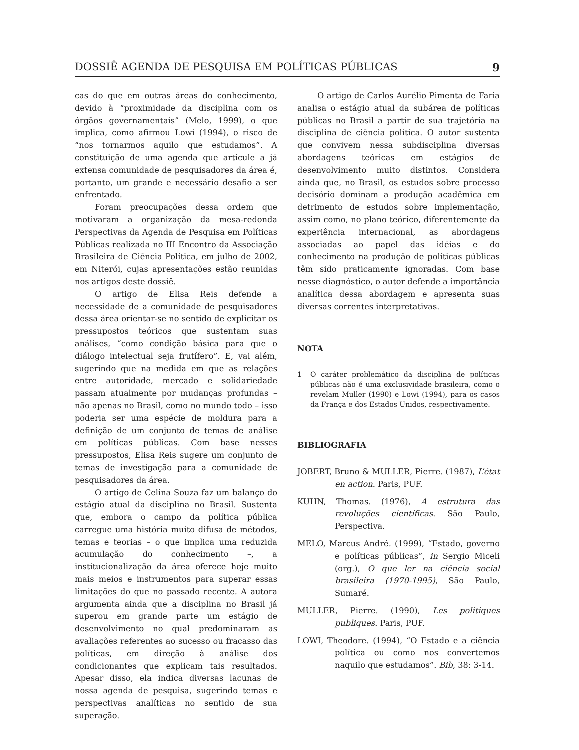DOSSIÊ AGENDA DE PESQUISA EM POLÍTICAS PÚBLICAS 9
cas do que em outras áreas do conhecimento, devido à “proximidade da disciplina com os órgãos governamentais” (Melo, 1999), o que implica, como afirmou Lowi (1994), o risco de “nos tornarmos aquilo que estudamos”. A constituição de uma agenda que articule a já extensa comunidade de pesquisadores da área é, portanto, um grande e necessário desafio a ser enfrentado.
Foram preocupações dessa ordem que motivaram a organização da mesa-redonda Perspectivas da Agenda de Pesquisa em Políticas Públicas realizada no III Encontro da Associação Brasileira de Ciência Política, em julho de 2002, em Niterói, cujas apresentações estão reunidas nos artigos deste dossiê.
O artigo de Elisa Reis defende a necessidade de a comunidade de pesquisadores dessa área orientar-se no sentido de explicitar os pressupostos teóricos que sustentam suas análises, “como condição básica para que o diálogo intelectual seja frutífero”. E, vai além, sugerindo que na medida em que as relações entre autoridade, mercado e solidariedade passam atualmente por mudanças profundas – não apenas no Brasil, como no mundo todo – isso poderia ser uma espécie de moldura para a definição de um conjunto de temas de análise em políticas públicas. Com base nesses pressupostos, Elisa Reis sugere um conjunto de temas de investigação para a comunidade de pesquisadores da área.
O artigo de Celina Souza faz um balanço do estágio atual da disciplina no Brasil. Sustenta que, embora o campo da política pública carregue uma história muito difusa de métodos, temas e teorias – o que implica uma reduzida acumulação do conhecimento –, a institucionalização da área oferece hoje muito mais meios e instrumentos para superar essas limitações do que no passado recente. A autora argumenta ainda que a disciplina no Brasil já superou em grande parte um estágio de desenvolvimento no qual predominaram as avaliações referentes ao sucesso ou fracasso das políticas, em direção à análise dos condicionantes que explicam tais resultados. Apesar disso, ela indica diversas lacunas de nossa agenda de pesquisa, sugerindo temas e perspectivas analíticas no sentido de sua superação.
O artigo de Carlos Aurélio Pimenta de Faria analisa o estágio atual da subárea de políticas públicas no Brasil a partir de sua trajetória na disciplina de ciência política. O autor sustenta que convivem nessa subdisciplina diversas abordagens teóricas em estágios de desenvolvimento muito distintos. Considera ainda que, no Brasil, os estudos sobre processo decisório dominam a produção acadêmica em detrimento de estudos sobre implementação, assim como, no plano teórico, diferentemente da experiência internacional, as abordagens associadas ao papel das idéias e do conhecimento na produção de políticas públicas têm sido praticamente ignoradas. Com base nesse diagnóstico, o autor defende a importância analítica dessa abordagem e apresenta suas diversas correntes interpretativas.
NOTA
1 O caráter problemático da disciplina de políticas públicas não é uma exclusividade brasileira, como o revelam Muller (1990) e Lowi (1994), para os casos da França e dos Estados Unidos, respectivamente.
BIBLIOGRAFIA
JOBERT, Bruno & MULLER, Pierre. (1987), L’état en action. Paris, PUF.
KUHN, Thomas. (1976), A estrutura das revoluções científicas. São Paulo, Perspectiva.
MELO, Marcus André. (1999), “Estado, governo e políticas públicas”, in Sergio Miceli (org.), O que ler na ciência social brasileira (1970-1995), São Paulo, Sumaré.
MULLER, Pierre. (1990), Les politiques publiques. Paris, PUF.
LOWI, Theodore. (1994), “O Estado e a ciência política ou como nos convertemos naquilo que estudamos”. Bib, 38: 3-14.